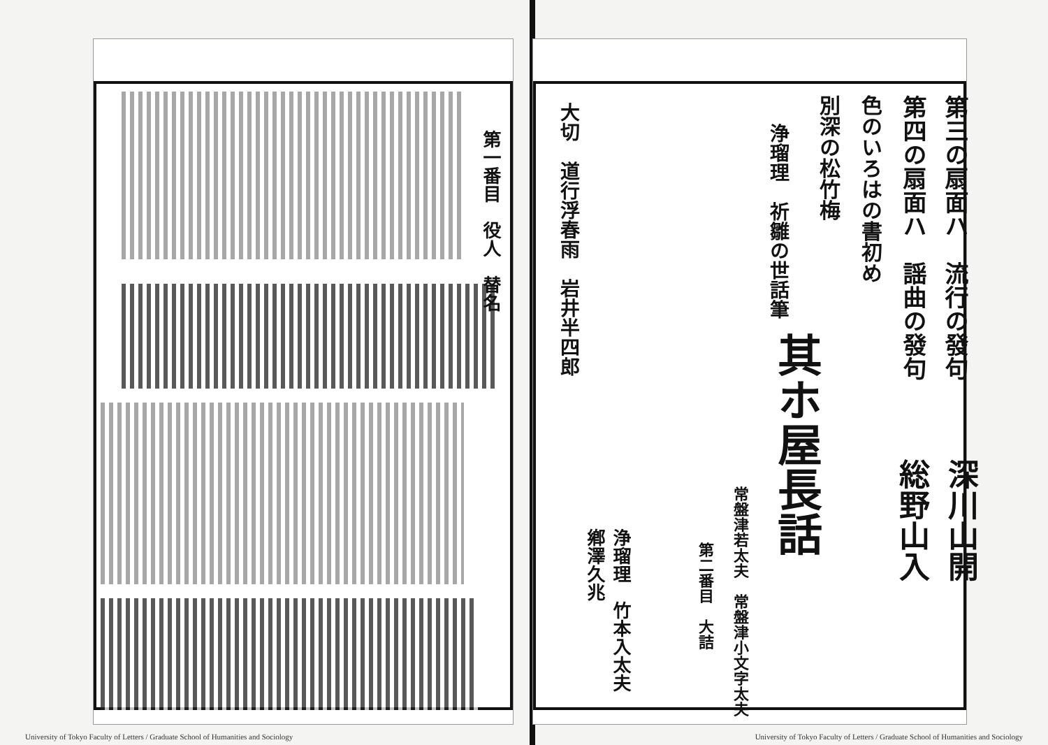第一番目　役人　替名
第三の扇面ハ　流行の發句
第四の扇面ハ　謡曲の發句
色のいろはの書初め
別深の松竹梅
深川山開
総野山入
其ホ屋長話
浄瑠理　祈雛の世話筆
常盤津若太夫　常盤津小文字太夫
第二番目　大詰
大切　道行浮春雨　岩井半四郎
浄瑠理　竹本入太夫　鄕澤久兆
University of Tokyo Faculty of Letters / Graduate School of Humanities and Sociology
University of Tokyo Faculty of Letters / Graduate School of Humanities and Sociology